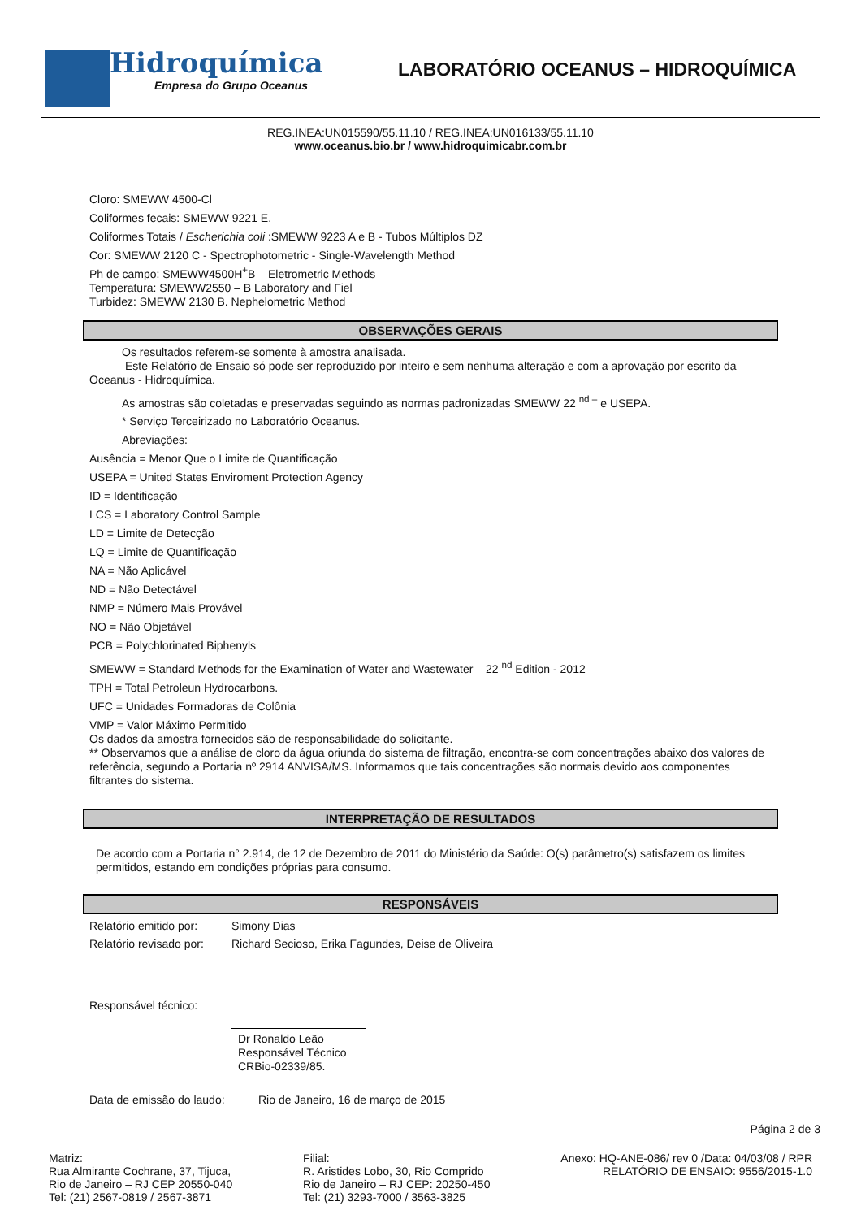Hidroquímica
Empresa do Grupo Oceanus
LABORATÓRIO OCEANUS – HIDROQUÍMICA
REG.INEA:UN015590/55.11.10 / REG.INEA:UN016133/55.11.10
www.oceanus.bio.br / www.hidroquimicabr.com.br
Cloro: SMEWW 4500-Cl
Coliformes fecais: SMEWW 9221 E.
Coliformes Totais / Escherichia coli :SMEWW 9223 A e B - Tubos Múltiplos DZ
Cor: SMEWW 2120 C - Spectrophotometric - Single-Wavelength Method
Ph de campo: SMEWW4500H<sup>+</sup>B – Eletrometric Methods
Temperatura: SMEWW2550 – B Laboratory and Fiel
Turbidez: SMEWW 2130 B. Nephelometric Method
OBSERVAÇÕES GERAIS
Os resultados referem-se somente à amostra analisada.
Este Relatório de Ensaio só pode ser reproduzido por inteiro e sem nenhuma alteração e com a aprovação por escrito da Oceanus - Hidroquímica.
As amostras são coletadas e preservadas seguindo as normas padronizadas SMEWW 22 <sup>nd –</sup> e USEPA.
* Serviço Terceirizado no Laboratório Oceanus.
Abreviações:
Ausência = Menor Que o Limite de Quantificação
USEPA = United States Enviroment Protection Agency
ID = Identificação
LCS = Laboratory Control Sample
LD = Limite de Detecção
LQ = Limite de Quantificação
NA = Não Aplicável
ND = Não Detectável
NMP = Número Mais Provável
NO = Não Objetável
PCB = Polychlorinated Biphenyls
SMEWW = Standard Methods for the Examination of Water and Wastewater – 22 <sup>nd</sup> Edition - 2012
TPH = Total Petroleun Hydrocarbons.
UFC = Unidades Formadoras de Colônia
VMP = Valor Máximo Permitido
Os dados da amostra fornecidos são de responsabilidade do solicitante.
** Observamos que a análise de cloro da água oriunda do sistema de filtração, encontra-se com concentrações abaixo dos valores de referência, segundo a Portaria nº 2914 ANVISA/MS. Informamos que tais concentrações são normais devido aos componentes filtrantes do sistema.
INTERPRETAÇÃO DE RESULTADOS
De acordo com a Portaria n° 2.914, de 12 de Dezembro de 2011 do Ministério da Saúde: O(s) parâmetro(s) satisfazem os limites permitidos, estando em condições próprias para consumo.
RESPONSÁVEIS
Relatório emitido por: Simony Dias
Relatório revisado por: Richard Secioso, Erika Fagundes, Deise de Oliveira
Responsável técnico:
Dr Ronaldo Leão
Responsável Técnico
CRBio-02339/85.
Data de emissão do laudo: Rio de Janeiro, 16 de março de 2015
Página 2 de 3
Matriz:
Rua Almirante Cochrane, 37, Tijuca,
Rio de Janeiro – RJ CEP 20550-040
Tel: (21) 2567-0819 / 2567-3871
Filial:
R. Aristides Lobo, 30, Rio Comprido
Rio de Janeiro – RJ CEP: 20250-450
Tel: (21) 3293-7000 / 3563-3825
Anexo: HQ-ANE-086/ rev 0 /Data: 04/03/08 / RPR
RELATÓRIO DE ENSAIO: 9556/2015-1.0